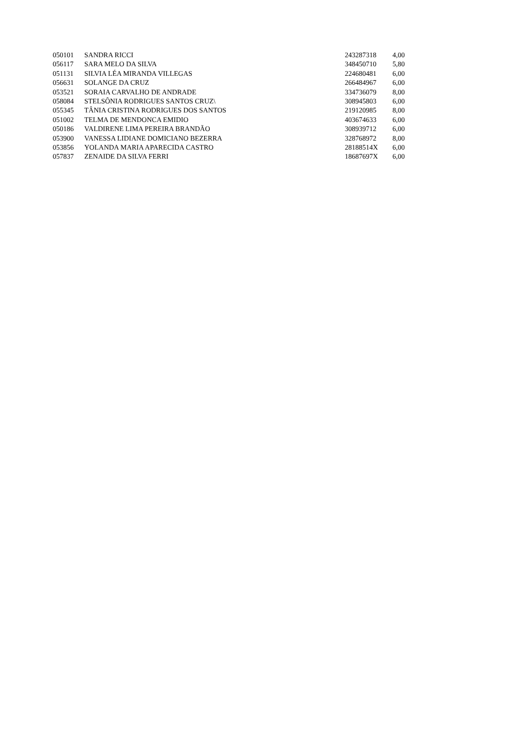| 050101 | SANDRA RICCI | 243287318 | 4,00 |
| 056117 | SARA MELO DA SILVA | 348450710 | 5,80 |
| 051131 | SILVIA LÉA MIRANDA VILLEGAS | 224680481 | 6,00 |
| 056631 | SOLANGE DA CRUZ | 266484967 | 6,00 |
| 053521 | SORAIA CARVALHO DE ANDRADE | 334736079 | 8,00 |
| 058084 | STELSÔNIA RODRIGUES SANTOS CRUZ\ | 308945803 | 6,00 |
| 055345 | TÂNIA CRISTINA RODRIGUES DOS SANTOS | 219120985 | 8,00 |
| 051002 | TELMA DE MENDONCA EMIDIO | 403674633 | 6,00 |
| 050186 | VALDIRENE LIMA PEREIRA BRANDÃO | 308939712 | 6,00 |
| 053900 | VANESSA LIDIANE DOMICIANO BEZERRA | 328768972 | 8,00 |
| 053856 | YOLANDA MARIA APARECIDA CASTRO | 28188514X | 6,00 |
| 057837 | ZENAIDE DA SILVA FERRI | 18687697X | 6,00 |